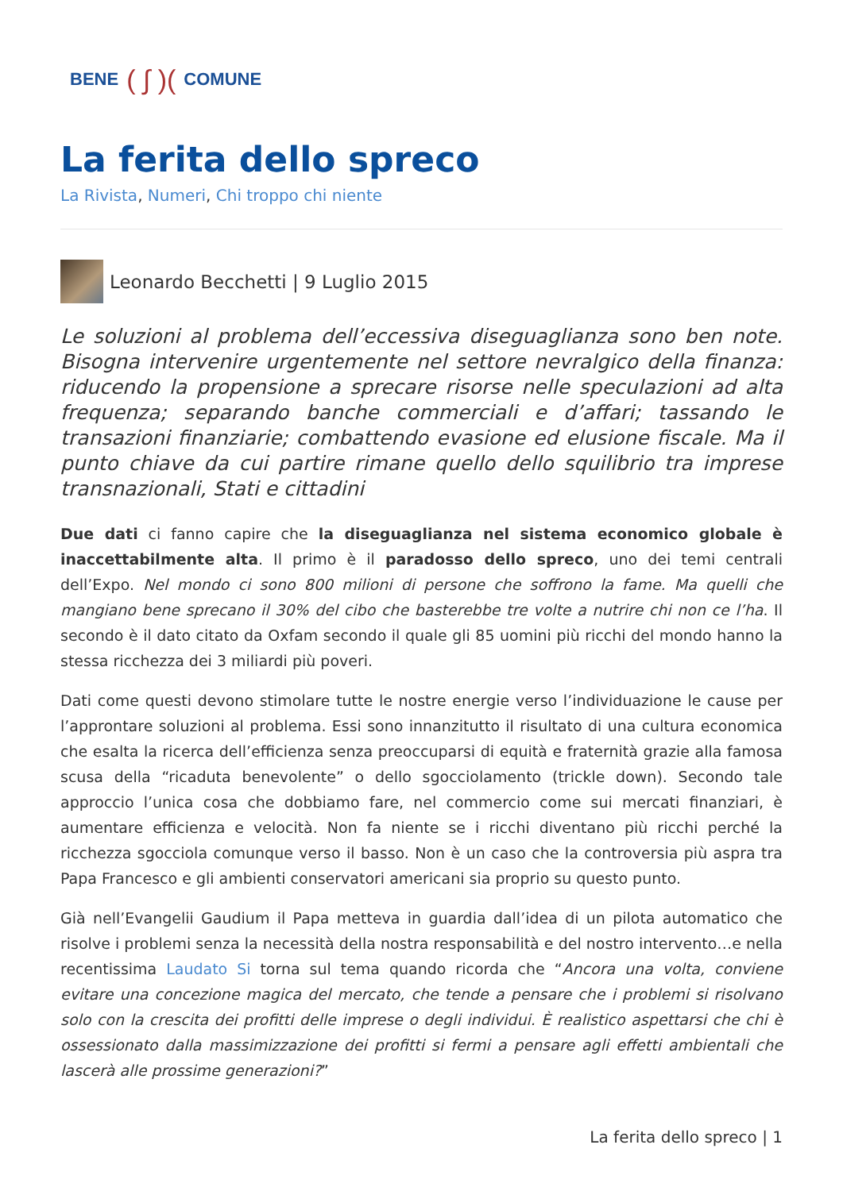BENE ( ∫ )( COMUNE
La ferita dello spreco
La Rivista, Numeri, Chi troppo chi niente
Leonardo Becchetti | 9 Luglio 2015
Le soluzioni al problema dell’eccessiva diseguaglianza sono ben note. Bisogna intervenire urgentemente nel settore nevralgico della finanza: riducendo la propensione a sprecare risorse nelle speculazioni ad alta frequenza; separando banche commerciali e d’affari; tassando le transazioni finanziarie; combattendo evasione ed elusione fiscale. Ma il punto chiave da cui partire rimane quello dello squilibrio tra imprese transnazionali, Stati e cittadini
Due dati ci fanno capire che la diseguaglianza nel sistema economico globale è inaccettabilmente alta. Il primo è il paradosso dello spreco, uno dei temi centrali dell’Expo. Nel mondo ci sono 800 milioni di persone che soffrono la fame. Ma quelli che mangiano bene sprecano il 30% del cibo che basterebbe tre volte a nutrire chi non ce l’ha. Il secondo è il dato citato da Oxfam secondo il quale gli 85 uomini più ricchi del mondo hanno la stessa ricchezza dei 3 miliardi più poveri.
Dati come questi devono stimolare tutte le nostre energie verso l’individuazione le cause per l’approntare soluzioni al problema. Essi sono innanzitutto il risultato di una cultura economica che esalta la ricerca dell’efficienza senza preoccuparsi di equità e fraternità grazie alla famosa scusa della “ricaduta benevolente” o dello sgocciolamento (trickle down). Secondo tale approccio l’unica cosa che dobbiamo fare, nel commercio come sui mercati finanziari, è aumentare efficienza e velocità. Non fa niente se i ricchi diventano più ricchi perché la ricchezza sgocciola comunque verso il basso. Non è un caso che la controversia più aspra tra Papa Francesco e gli ambienti conservatori americani sia proprio su questo punto.
Già nell’Evangelii Gaudium il Papa metteva in guardia dall’idea di un pilota automatico che risolve i problemi senza la necessità della nostra responsabilità e del nostro intervento…e nella recentissima Laudato Si torna sul tema quando ricorda che “Ancora una volta, conviene evitare una concezione magica del mercato, che tende a pensare che i problemi si risolvano solo con la crescita dei profitti delle imprese o degli individui. È realistico aspettarsi che chi è ossessionato dalla massimizzazione dei profitti si fermi a pensare agli effetti ambientali che lascerà alle prossime generazioni?”
La ferita dello spreco | 1